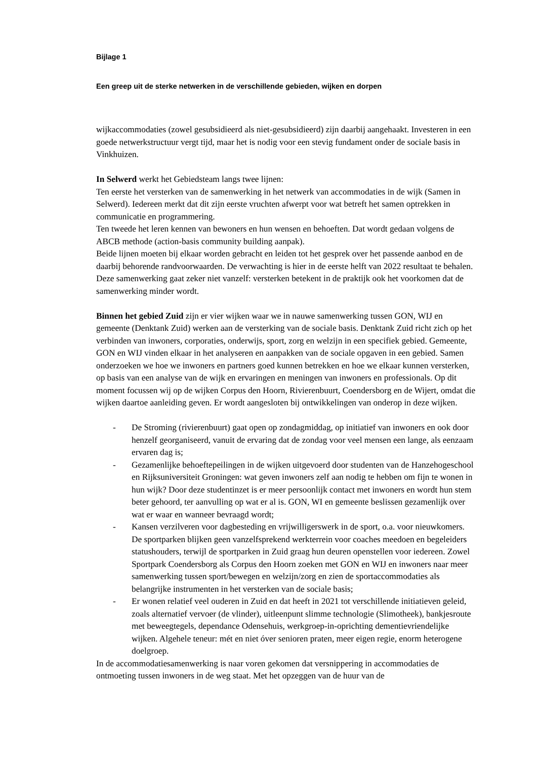Bijlage 1
Een greep uit de sterke netwerken in de verschillende gebieden, wijken en dorpen
wijkaccommodaties (zowel gesubsidieerd als niet-gesubsidieerd) zijn daarbij aangehaakt. Investeren in een goede netwerkstructuur vergt tijd, maar het is nodig voor een stevig fundament onder de sociale basis in Vinkhuizen.
In Selwerd werkt het Gebiedsteam langs twee lijnen:
Ten eerste het versterken van de samenwerking in het netwerk van accommodaties in de wijk (Samen in Selwerd). Iedereen merkt dat dit zijn eerste vruchten afwerpt voor wat betreft het samen optrekken in communicatie en programmering.
Ten tweede het leren kennen van bewoners en hun wensen en behoeften. Dat wordt gedaan volgens de ABCB methode (action-basis community building aanpak).
Beide lijnen moeten bij elkaar worden gebracht en leiden tot het gesprek over het passende aanbod en de daarbij behorende randvoorwaarden. De verwachting is hier in de eerste helft van 2022 resultaat te behalen. Deze samenwerking gaat zeker niet vanzelf: versterken betekent in de praktijk ook het voorkomen dat de samenwerking minder wordt.
Binnen het gebied Zuid zijn er vier wijken waar we in nauwe samenwerking tussen GON, WIJ en gemeente (Denktank Zuid) werken aan de versterking van de sociale basis. Denktank Zuid richt zich op het verbinden van inwoners, corporaties, onderwijs, sport, zorg en welzijn in een specifiek gebied. Gemeente, GON en WIJ vinden elkaar in het analyseren en aanpakken van de sociale opgaven in een gebied. Samen onderzoeken we hoe we inwoners en partners goed kunnen betrekken en hoe we elkaar kunnen versterken, op basis van een analyse van de wijk en ervaringen en meningen van inwoners en professionals. Op dit moment focussen wij op de wijken Corpus den Hoorn, Rivierenbuurt, Coendersborg en de Wijert, omdat die wijken daartoe aanleiding geven. Er wordt aangesloten bij ontwikkelingen van onderop in deze wijken.
- De Stroming (rivierenbuurt) gaat open op zondagmiddag, op initiatief van inwoners en ook door henzelf georganiseerd, vanuit de ervaring dat de zondag voor veel mensen een lange, als eenzaam ervaren dag is;
- Gezamenlijke behoeftepeilingen in de wijken uitgevoerd door studenten van de Hanzehogeschool en Rijksuniversiteit Groningen: wat geven inwoners zelf aan nodig te hebben om fijn te wonen in hun wijk? Door deze studentinzet is er meer persoonlijk contact met inwoners en wordt hun stem beter gehoord, ter aanvulling op wat er al is. GON, WI en gemeente beslissen gezamenlijk over wat er waar en wanneer bevraagd wordt;
- Kansen verzilveren voor dagbesteding en vrijwilligerswerk in de sport, o.a. voor nieuwkomers. De sportparken blijken geen vanzelfsprekend werkterrein voor coaches meedoen en begeleiders statushouders, terwijl de sportparken in Zuid graag hun deuren openstellen voor iedereen. Zowel Sportpark Coendersborg als Corpus den Hoorn zoeken met GON en WIJ en inwoners naar meer samenwerking tussen sport/bewegen en welzijn/zorg en zien de sportaccommodaties als belangrijke instrumenten in het versterken van de sociale basis;
- Er wonen relatief veel ouderen in Zuid en dat heeft in 2021 tot verschillende initiatieven geleid, zoals alternatief vervoer (de vlinder), uitleenpunt slimme technologie (Slimotheek), bankjesroute met beweegtegels, dependance Odensehuis, werkgroep-in-oprichting dementievriendelijke wijken. Algehele teneur: mét en niet óver senioren praten, meer eigen regie, enorm heterogene doelgroep.
In de accommodatiesamenwerking is naar voren gekomen dat versnippering in accommodaties de ontmoeting tussen inwoners in de weg staat. Met het opzeggen van de huur van de